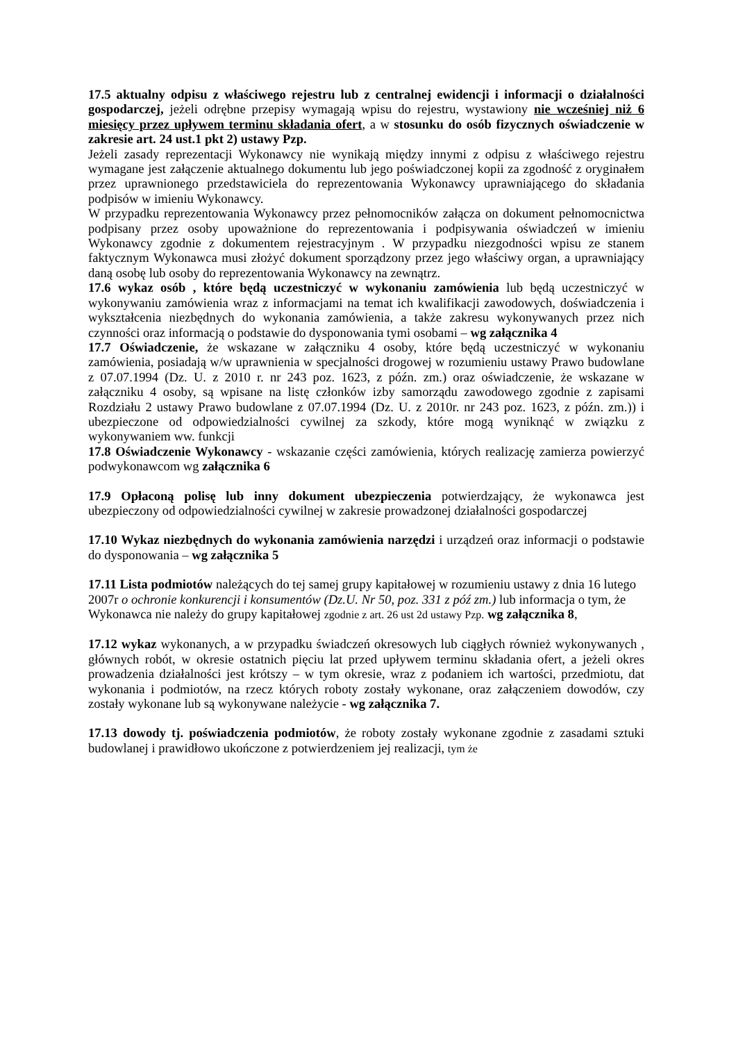17.5 aktualny odpisu z właściwego rejestru lub z centralnej ewidencji i informacji o działalności gospodarczej, jeżeli odrębne przepisy wymagają wpisu do rejestru, wystawiony nie wcześniej niż 6 miesięcy przez upływem terminu składania ofert, a w stosunku do osób fizycznych oświadczenie w zakresie art. 24 ust.1 pkt 2) ustawy Pzp.
Jeżeli zasady reprezentacji Wykonawcy nie wynikają między innymi z odpisu z właściwego rejestru wymagane jest załączenie aktualnego dokumentu lub jego poświadczonej kopii za zgodność z oryginałem przez uprawnionego przedstawiciela do reprezentowania Wykonawcy uprawniającego do składania podpisów w imieniu Wykonawcy.
W przypadku reprezentowania Wykonawcy przez pełnomocników załącza on dokument pełnomocnictwa podpisany przez osoby upoważnione do reprezentowania i podpisywania oświadczeń w imieniu Wykonawcy zgodnie z dokumentem rejestracyjnym . W przypadku niezgodności wpisu ze stanem faktycznym Wykonawca musi złożyć dokument sporządzony przez jego właściwy organ, a uprawniający daną osobę lub osoby do reprezentowania Wykonawcy na zewnątrz.
17.6 wykaz osób , które będą uczestniczyć w wykonaniu zamówienia lub będą uczestniczyć w wykonywaniu zamówienia wraz z informacjami na temat ich kwalifikacji zawodowych, doświadczenia i wykształcenia niezbędnych do wykonania zamówienia, a także zakresu wykonywanych przez nich czynności oraz informacją o podstawie do dysponowania tymi osobami – wg załącznika 4
17.7 Oświadczenie, że wskazane w załączniku 4 osoby, które będą uczestniczyć w wykonaniu zamówienia, posiadają w/w uprawnienia w specjalności drogowej w rozumieniu ustawy Prawo budowlane z 07.07.1994 (Dz. U. z 2010 r. nr 243 poz. 1623, z późn. zm.) oraz oświadczenie, że wskazane w załączniku 4 osoby, są wpisane na listę członków izby samorządu zawodowego zgodnie z zapisami Rozdziału 2 ustawy Prawo budowlane z 07.07.1994 (Dz. U. z 2010r. nr 243 poz. 1623, z późn. zm.)) i ubezpieczone od odpowiedzialności cywilnej za szkody, które mogą wyniknąć w związku z wykonywaniem ww. funkcji
17.8 Oświadczenie Wykonawcy - wskazanie części zamówienia, których realizację zamierza powierzyć podwykonawcom wg załącznika 6
17.9 Opłaconą polisę lub inny dokument ubezpieczenia potwierdzający, że wykonawca jest ubezpieczony od odpowiedzialności cywilnej w zakresie prowadzonej działalności gospodarczej
17.10 Wykaz niezbędnych do wykonania zamówienia narzędzi i urządzeń oraz informacji o podstawie do dysponowania – wg załącznika 5
17.11 Lista podmiotów należących do tej samej grupy kapitałowej w rozumieniu ustawy z dnia 16 lutego 2007r o ochronie konkurencji i konsumentów (Dz.U. Nr 50, poz. 331 z póź zm.) lub informacja o tym, że Wykonawca nie należy do grupy kapitałowej zgodnie z art. 26 ust 2d ustawy Pzp. wg załącznika 8,
17.12 wykaz wykonanych, a w przypadku świadczeń okresowych lub ciągłych również wykonywanych , głównych robót, w okresie ostatnich pięciu lat przed upływem terminu składania ofert, a jeżeli okres prowadzenia działalności jest krótszy – w tym okresie, wraz z podaniem ich wartości, przedmiotu, dat wykonania i podmiotów, na rzecz których roboty zostały wykonane, oraz załączeniem dowodów, czy zostały wykonane lub są wykonywane należycie - wg załącznika 7.
17.13 dowody tj. poświadczenia podmiotów, że roboty zostały wykonane zgodnie z zasadami sztuki budowlanej i prawidłowo ukończone z potwierdzeniem jej realizacji, tym że